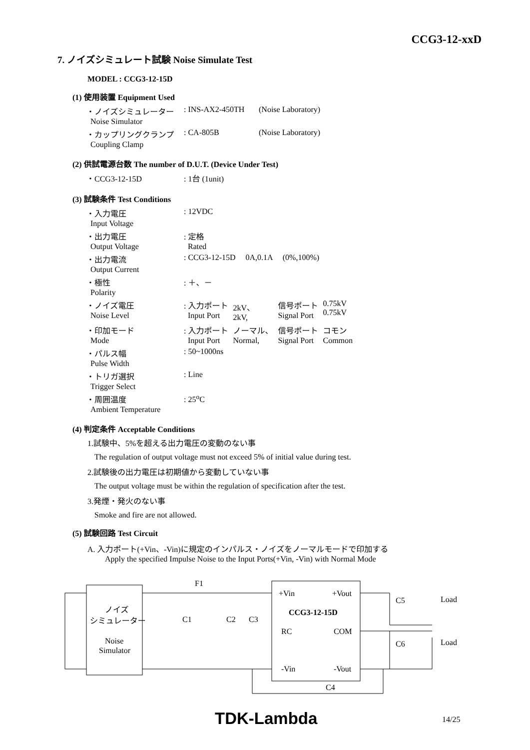CCG3-12-xxD
7. ノイズシミュレート試験 Noise Simulate Test
MODEL : CCG3-12-15D
(1) 使用装置 Equipment Used
| ・ノイズシミュレーター Noise Simulator | : INS-AX2-450TH | (Noise Laboratory) |
| ・カップリングクランプ Coupling Clamp | : CA-805B | (Noise Laboratory) |
(2) 供試電源台数 The number of D.U.T. (Device Under Test)
| ・CCG3-12-15D | : 1台 (1unit) |
(3) 試験条件 Test Conditions
| ・入力電圧 Input Voltage | : 12VDC | | | |
| ・出力電圧 Output Voltage | : 定格 Rated | | | |
| ・出力電流 Output Current | : CCG3-12-15D 0A,0.1A (0%,100%) | | | |
| ・極性 Polarity | : ＋、－ | | | |
| ・ノイズ電圧 Noise Level | : 入力ポート Input Port | 2kV、 2kV, | 信号ポート Signal Port | 0.75kV 0.75kV |
| ・印加モード Mode | : 入力ポート Input Port | ノーマル、 Normal, | 信号ポート Signal Port | コモン Common |
| ・パルス幅 Pulse Width | : 50~1000ns | | | |
| ・トリガ選択 Trigger Select | : Line | | | |
| ・周囲温度 Ambient Temperature | : 25<sup>o</sup>C | | | |
(4) 判定条件 Acceptable Conditions
1.試験中、5%を超える出力電圧の変動のない事
The regulation of output voltage must not exceed 5% of initial value during test.
2.試験後の出力電圧は初期値から変動していない事
The output voltage must be within the regulation of specification after the test.
3.発煙・発火のない事
Smoke and fire are not allowed.
(5) 試験回路 Test Circuit
A. 入力ポート(+Vin、-Vin)に規定のインパルス・ノイズをノーマルモードで印加する
Apply the specified Impulse Noise to the Input Ports(+Vin, -Vin) with Normal Mode
F1
ノイズ
シミュレーター
Noise
Simulator
C1
C2
C3
+Vin
+Vout
CCG3-12-15D
RC
COM
-Vin
-Vout
C5
C6
Load
Load
C4
TDK-Lambda 14/25